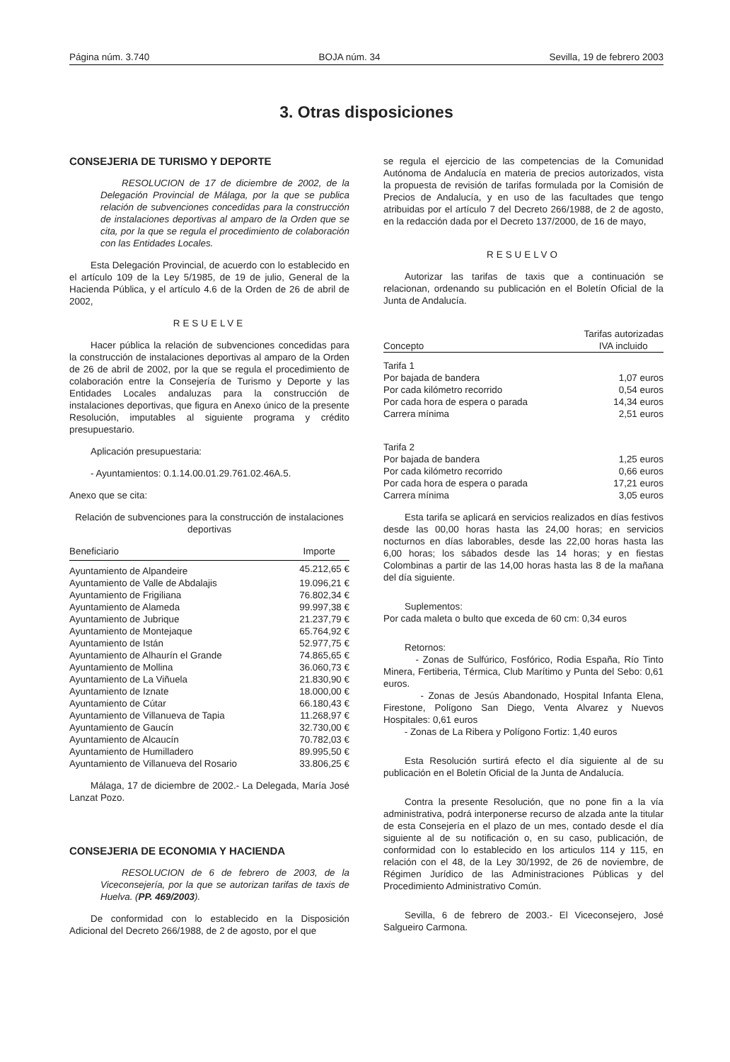Página núm. 3.740 BOJA núm. 34 Sevilla, 19 de febrero 2003
3. Otras disposiciones
CONSEJERIA DE TURISMO Y DEPORTE
RESOLUCION de 17 de diciembre de 2002, de la Delegación Provincial de Málaga, por la que se publica relación de subvenciones concedidas para la construcción de instalaciones deportivas al amparo de la Orden que se cita, por la que se regula el procedimiento de colaboración con las Entidades Locales.
Esta Delegación Provincial, de acuerdo con lo establecido en el artículo 109 de la Ley 5/1985, de 19 de julio, General de la Hacienda Pública, y el artículo 4.6 de la Orden de 26 de abril de 2002,
RESUELVE
Hacer pública la relación de subvenciones concedidas para la construcción de instalaciones deportivas al amparo de la Orden de 26 de abril de 2002, por la que se regula el procedimiento de colaboración entre la Consejería de Turismo y Deporte y las Entidades Locales andaluzas para la construcción de instalaciones deportivas, que figura en Anexo único de la presente Resolución, imputables al siguiente programa y crédito presupuestario.
Aplicación presupuestaria:
- Ayuntamientos: 0.1.14.00.01.29.761.02.46A.5.
Anexo que se cita:
Relación de subvenciones para la construcción de instalaciones deportivas
| Beneficiario | Importe |
| --- | --- |
| Ayuntamiento de Alpandeire | 45.212,65 € |
| Ayuntamiento de Valle de Abdalajis | 19.096,21 € |
| Ayuntamiento de Frigiliana | 76.802,34 € |
| Ayuntamiento de Alameda | 99.997,38 € |
| Ayuntamiento de Jubrique | 21.237,79 € |
| Ayuntamiento de Montejaque | 65.764,92 € |
| Ayuntamiento de Istán | 52.977,75 € |
| Ayuntamiento de Alhaurín el Grande | 74.865,65 € |
| Ayuntamiento de Mollina | 36.060,73 € |
| Ayuntamiento de La Viñuela | 21.830,90 € |
| Ayuntamiento de Iznate | 18.000,00 € |
| Ayuntamiento de Cútar | 66.180,43 € |
| Ayuntamiento de Villanueva de Tapia | 11.268,97 € |
| Ayuntamiento de Gaucín | 32.730,00 € |
| Ayuntamiento de Alcaucín | 70.782,03 € |
| Ayuntamiento de Humilladero | 89.995,50 € |
| Ayuntamiento de Villanueva del Rosario | 33.806,25 € |
Málaga, 17 de diciembre de 2002.- La Delegada, María José Lanzat Pozo.
CONSEJERIA DE ECONOMIA Y HACIENDA
RESOLUCION de 6 de febrero de 2003, de la Viceconsejería, por la que se autorizan tarifas de taxis de Huelva. (PP. 469/2003).
De conformidad con lo establecido en la Disposición Adicional del Decreto 266/1988, de 2 de agosto, por el que
se regula el ejercicio de las competencias de la Comunidad Autónoma de Andalucía en materia de precios autorizados, vista la propuesta de revisión de tarifas formulada por la Comisión de Precios de Andalucía, y en uso de las facultades que tengo atribuidas por el artículo 7 del Decreto 266/1988, de 2 de agosto, en la redacción dada por el Decreto 137/2000, de 16 de mayo,
RESUELVO
Autorizar las tarifas de taxis que a continuación se relacionan, ordenando su publicación en el Boletín Oficial de la Junta de Andalucía.
| Concepto | Tarifas autorizadas IVA incluido |
| --- | --- |
| Tarifa 1 | |
| Por bajada de bandera | 1,07 euros |
| Por cada kilómetro recorrido | 0,54 euros |
| Por cada hora de espera o parada | 14,34 euros |
| Carrera mínima | 2,51 euros |
| Tarifa 2 | |
| Por bajada de bandera | 1,25 euros |
| Por cada kilómetro recorrido | 0,66 euros |
| Por cada hora de espera o parada | 17,21 euros |
| Carrera mínima | 3,05 euros |
Esta tarifa se aplicará en servicios realizados en días festivos desde las 00,00 horas hasta las 24,00 horas; en servicios nocturnos en días laborables, desde las 22,00 horas hasta las 6,00 horas; los sábados desde las 14 horas; y en fiestas Colombinas a partir de las 14,00 horas hasta las 8 de la mañana del día siguiente.
Suplementos:
Por cada maleta o bulto que exceda de 60 cm: 0,34 euros
Retornos:
- Zonas de Sulfúrico, Fosfórico, Rodia España, Río Tinto Minera, Fertiberia, Térmica, Club Marítimo y Punta del Sebo: 0,61 euros.
- Zonas de Jesús Abandonado, Hospital Infanta Elena, Firestone, Polígono San Diego, Venta Alvarez y Nuevos Hospitales: 0,61 euros
- Zonas de La Ribera y Polígono Fortiz: 1,40 euros
Esta Resolución surtirá efecto el día siguiente al de su publicación en el Boletín Oficial de la Junta de Andalucía.
Contra la presente Resolución, que no pone fin a la vía administrativa, podrá interponerse recurso de alzada ante la titular de esta Consejería en el plazo de un mes, contado desde el día siguiente al de su notificación o, en su caso, publicación, de conformidad con lo establecido en los articulos 114 y 115, en relación con el 48, de la Ley 30/1992, de 26 de noviembre, de Régimen Jurídico de las Administraciones Públicas y del Procedimiento Administrativo Común.
Sevilla, 6 de febrero de 2003.- El Viceconsejero, José Salgueiro Carmona.